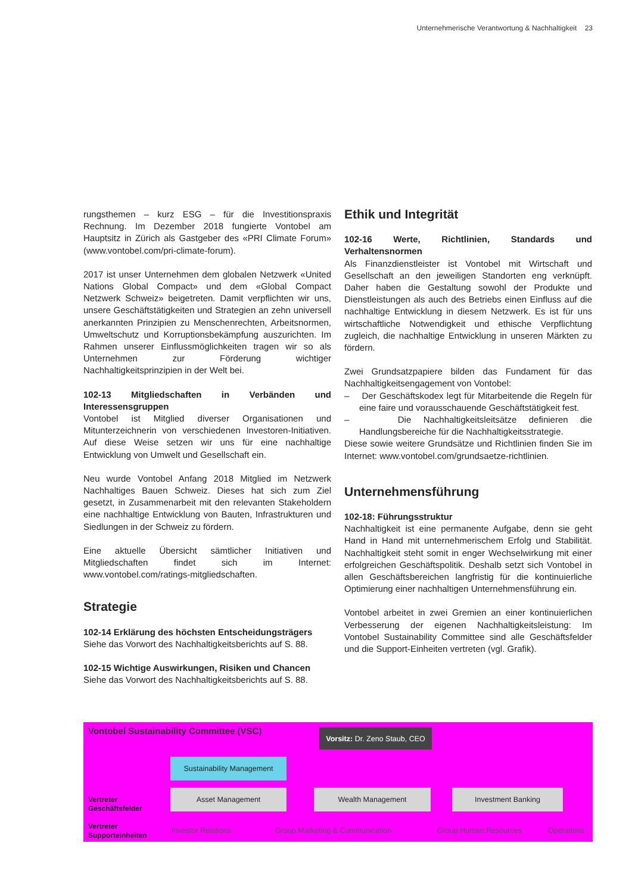Unternehmerische Verantwortung & Nachhaltigkeit 23
rungsthemen – kurz ESG – für die Investitionspraxis Rechnung. Im Dezember 2018 fungierte Vontobel am Hauptsitz in Zürich als Gastgeber des «PRI Climate Forum» (www.vontobel.com/pri-climate-forum).
2017 ist unser Unternehmen dem globalen Netzwerk «United Nations Global Compact» und dem «Global Compact Netzwerk Schweiz» beigetreten. Damit verpflichten wir uns, unsere Geschäftstätigkeiten und Strategien an zehn universell anerkannten Prinzipien zu Menschenrechten, Arbeitsnormen, Umweltschutz und Korruptionsbekämpfung auszurichten. Im Rahmen unserer Einflussmöglichkeiten tragen wir so als Unternehmen zur Förderung wichtiger Nachhaltigkeitsprinzipien in der Welt bei.
102-13 Mitgliedschaften in Verbänden und Interessensgruppen
Vontobel ist Mitglied diverser Organisationen und Mitunterzeichnerin von verschiedenen Investoren-Initiativen. Auf diese Weise setzen wir uns für eine nachhaltige Entwicklung von Umwelt und Gesellschaft ein.
Neu wurde Vontobel Anfang 2018 Mitglied im Netzwerk Nachhaltiges Bauen Schweiz. Dieses hat sich zum Ziel gesetzt, in Zusammenarbeit mit den relevanten Stakeholdern eine nachhaltige Entwicklung von Bauten, Infrastrukturen und Siedlungen in der Schweiz zu fördern.
Eine aktuelle Übersicht sämtlicher Initiativen und Mitgliedschaften findet sich im Internet: www.vontobel.com/ratings-mitgliedschaften.
Strategie
102-14 Erklärung des höchsten Entscheidungsträgers
Siehe das Vorwort des Nachhaltigkeitsberichts auf S. 88.
102-15 Wichtige Auswirkungen, Risiken und Chancen
Siehe das Vorwort des Nachhaltigkeitsberichts auf S. 88.
Ethik und Integrität
102-16 Werte, Richtlinien, Standards und Verhaltensnormen
Als Finanzdienstleister ist Vontobel mit Wirtschaft und Gesellschaft an den jeweiligen Standorten eng verknüpft. Daher haben die Gestaltung sowohl der Produkte und Dienstleistungen als auch des Betriebs einen Einfluss auf die nachhaltige Entwicklung in diesem Netzwerk. Es ist für uns wirtschaftliche Notwendigkeit und ethische Verpflichtung zugleich, die nachhaltige Entwicklung in unseren Märkten zu fördern.
Zwei Grundsatzpapiere bilden das Fundament für das Nachhaltigkeitsengagement von Vontobel:
– Der Geschäftskodex legt für Mitarbeitende die Regeln für eine faire und vorausschauende Geschäftstätigkeit fest.
– Die Nachhaltigkeitsleitsätze definieren die Handlungsbereiche für die Nachhaltigkeitsstrategie.
Diese sowie weitere Grundsätze und Richtlinien finden Sie im Internet: www.vontobel.com/grundsaetze-richtlinien.
Unternehmensführung
102-18: Führungsstruktur
Nachhaltigkeit ist eine permanente Aufgabe, denn sie geht Hand in Hand mit unternehmerischem Erfolg und Stabilität. Nachhaltigkeit steht somit in enger Wechselwirkung mit einer erfolgreichen Geschäftspolitik. Deshalb setzt sich Vontobel in allen Geschäftsbereichen langfristig für die kontinuierliche Optimierung einer nachhaltigen Unternehmensführung ein.
Vontobel arbeitet in zwei Gremien an einer kontinuierlichen Verbesserung der eigenen Nachhaltigkeitsleistung: Im Vontobel Sustainability Committee sind alle Geschäftsfelder und die Support-Einheiten vertreten (vgl. Grafik).
Vontobel Sustainability Committee (VSC)
Vorsitz: Dr. Zeno Staub, CEO
Sustainability Management
Vertreter
Geschäftsfelder
Asset Management Wealth Management Investment Banking
Vertreter
Supporteinheiten
Investor Relations Group Marketing & Communication Group Human Resources Operations